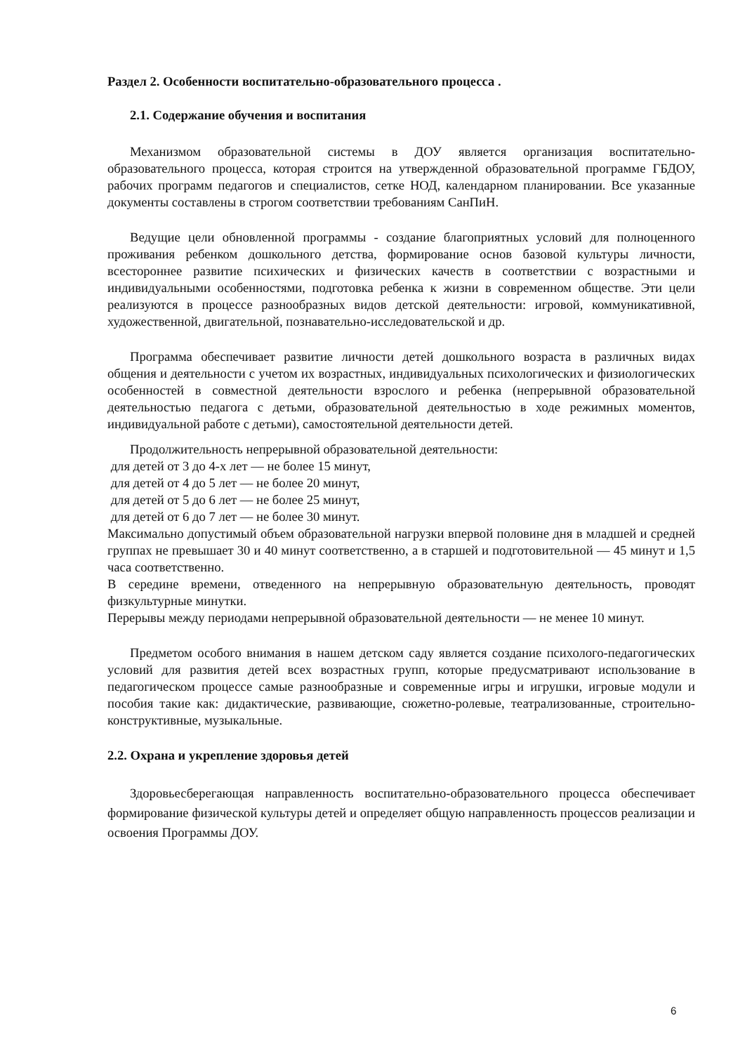Раздел 2. Особенности воспитательно-образовательного процесса .
2.1. Содержание обучения и воспитания
Механизмом образовательной системы в ДОУ является организация воспитательно-образовательного процесса, которая строится на утвержденной образовательной программе ГБДОУ, рабочих программ педагогов и специалистов, сетке НОД, календарном планировании. Все указанные документы составлены в строгом соответствии требованиям СанПиН.
Ведущие цели обновленной программы - создание благоприятных условий для полноценного проживания ребенком дошкольного детства, формирование основ базовой культуры личности, всестороннее развитие психических и физических качеств в соответствии с возрастными и индивидуальными особенностями, подготовка ребенка к жизни в современном обществе. Эти цели реализуются в процессе разнообразных видов детской деятельности: игровой, коммуникативной, художественной, двигательной, познавательно-исследовательской и др.
Программа обеспечивает развитие личности детей дошкольного возраста в различных видах общения и деятельности с учетом их возрастных, индивидуальных психологических и физиологических особенностей в совместной деятельности взрослого и ребенка (непрерывной образовательной деятельностью педагога с детьми, образовательной деятельностью в ходе режимных моментов, индивидуальной работе с детьми), самостоятельной деятельности детей.
Продолжительность непрерывной образовательной деятельности:
для детей от 3 до 4-х лет — не более 15 минут,
для детей от 4 до 5 лет — не более 20 минут,
для детей от 5 до 6 лет — не более 25 минут,
для детей от 6 до 7 лет — не более 30 минут.
Максимально допустимый объем образовательной нагрузки впервой половине дня в младшей и средней группах не превышает 30 и 40 минут соответственно, а в старшей и подготовительной — 45 минут и 1,5 часа соответственно.
В середине времени, отведенного на непрерывную образовательную деятельность, проводят физкультурные минутки.
Перерывы между периодами непрерывной образовательной деятельности — не менее 10 минут.
Предметом особого внимания в нашем детском саду является создание психолого-педагогических условий для развития детей всех возрастных групп, которые предусматривают использование в педагогическом процессе самые разнообразные и современные игры и игрушки, игровые модули и пособия такие как: дидактические, развивающие, сюжетно-ролевые, театрализованные, строительно-конструктивные, музыкальные.
2.2. Охрана и укрепление здоровья детей
Здоровьесберегающая направленность воспитательно-образовательного процесса обеспечивает формирование физической культуры детей и определяет общую направленность процессов реализации и освоения Программы ДОУ.
6